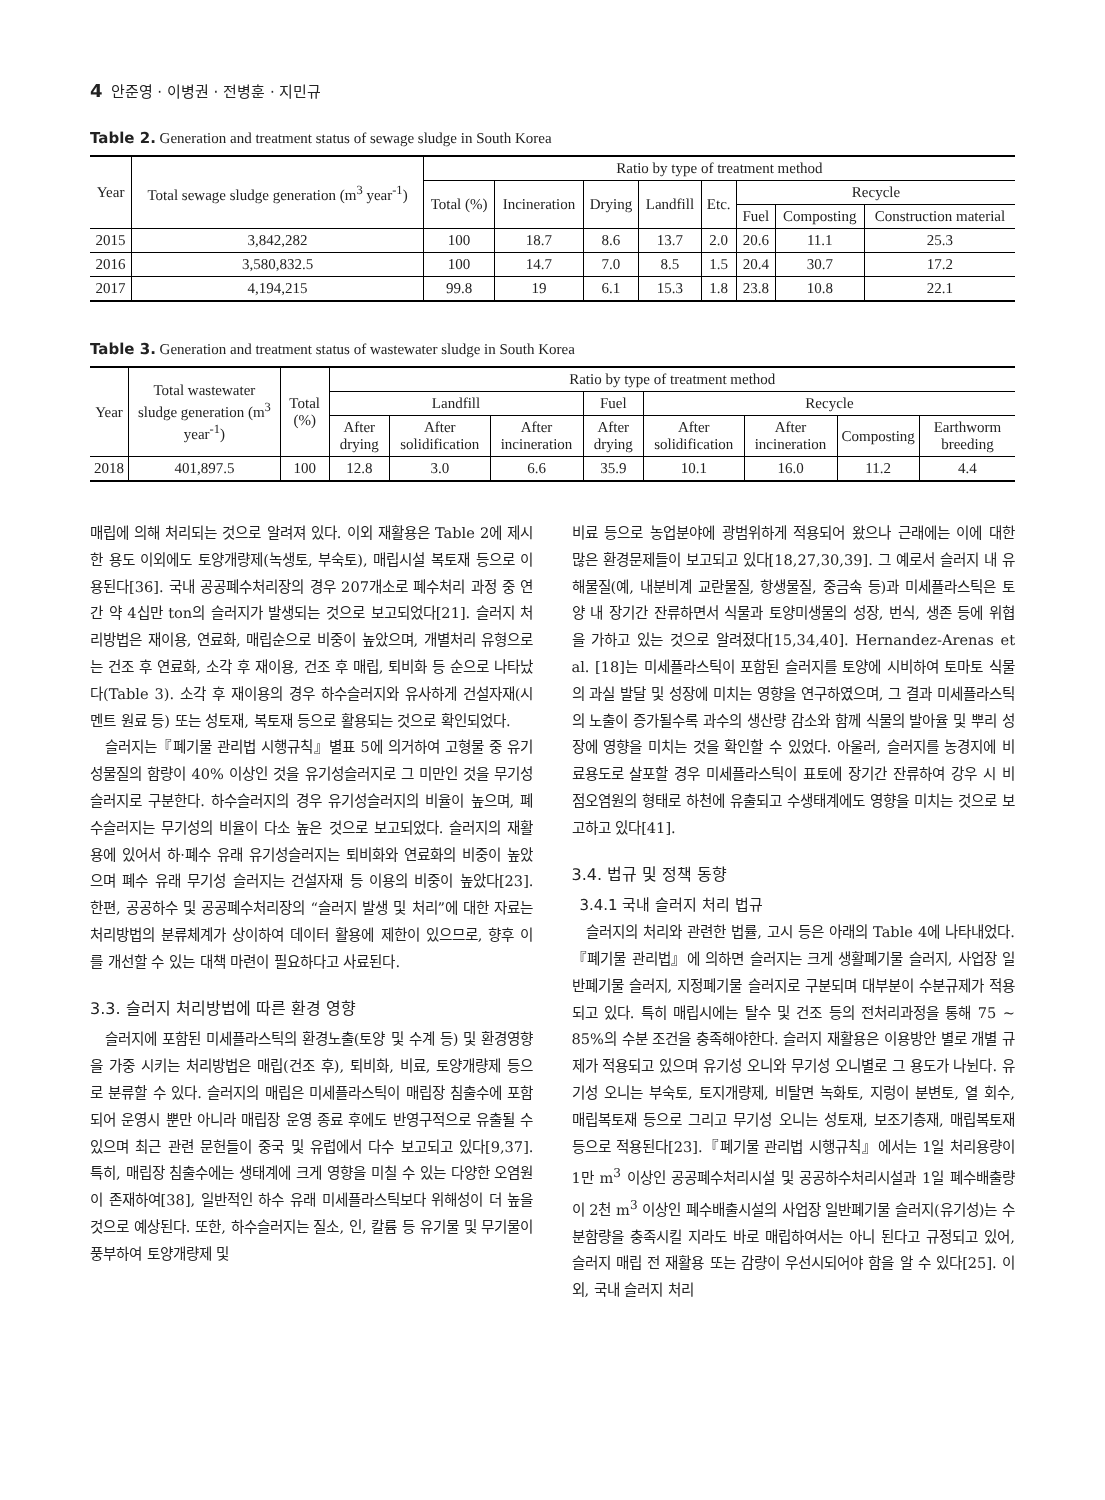4 안준영 · 이병권 · 전병훈 · 지민규
Table 2. Generation and treatment status of sewage sludge in South Korea
| Year | Total sewage sludge generation (m<sup>3</sup> year<sup>-1</sup>) | Ratio by type of treatment method | | | | | | | |
| --- | --- | --- | --- | --- | --- | --- | --- | --- | --- |
| | | Total (%) | Incineration | Drying | Landfill | Etc. | Recycle | | |
| | | | | | | | Fuel | Composting | Construction material |
| 2015 | 3,842,282 | 100 | 18.7 | 8.6 | 13.7 | 2.0 | 20.6 | 11.1 | 25.3 |
| 2016 | 3,580,832.5 | 100 | 14.7 | 7.0 | 8.5 | 1.5 | 20.4 | 30.7 | 17.2 |
| 2017 | 4,194,215 | 99.8 | 19 | 6.1 | 15.3 | 1.8 | 23.8 | 10.8 | 22.1 |
Table 3. Generation and treatment status of wastewater sludge in South Korea
| Year | Total wastewater sludge generation (m<sup>3</sup> year<sup>-1</sup>) | Total (%) | Ratio by type of treatment method | | | | | | | |
| --- | --- | --- | --- | --- | --- | --- | --- | --- | --- | --- |
| | | | Landfill | | | Fuel | Recycle | | | |
| | | | After drying | After solidification | After incineration | After drying | After solidification | After incineration | Composting | Earthworm breeding |
| 2018 | 401,897.5 | 100 | 12.8 | 3.0 | 6.6 | 35.9 | 10.1 | 16.0 | 11.2 | 4.4 |
매립에 의해 처리되는 것으로 알려져 있다. 이외 재활용은 Table 2에 제시한 용도 이외에도 토양개량제(녹생토, 부숙토), 매립시설 복토재 등으로 이용된다[36]. 국내 공공폐수처리장의 경우 207개소로 폐수처리 과정 중 연간 약 4십만 ton의 슬러지가 발생되는 것으로 보고되었다[21]. 슬러지 처리방법은 재이용, 연료화, 매립순으로 비중이 높았으며, 개별처리 유형으로는 건조 후 연료화, 소각 후 재이용, 건조 후 매립, 퇴비화 등 순으로 나타났다(Table 3). 소각 후 재이용의 경우 하수슬러지와 유사하게 건설자재(시멘트 원료 등) 또는 성토재, 복토재 등으로 활용되는 것으로 확인되었다.
슬러지는『폐기물 관리법 시행규칙』별표 5에 의거하여 고형물 중 유기성물질의 함량이 40% 이상인 것을 유기성슬러지로 그 미만인 것을 무기성슬러지로 구분한다. 하수슬러지의 경우 유기성슬러지의 비율이 높으며, 폐수슬러지는 무기성의 비율이 다소 높은 것으로 보고되었다. 슬러지의 재활용에 있어서 하·폐수 유래 유기성슬러지는 퇴비화와 연료화의 비중이 높았으며 폐수 유래 무기성 슬러지는 건설자재 등 이용의 비중이 높았다[23]. 한편, 공공하수 및 공공폐수처리장의 “슬러지 발생 및 처리”에 대한 자료는 처리방법의 분류체계가 상이하여 데이터 활용에 제한이 있으므로, 향후 이를 개선할 수 있는 대책 마련이 필요하다고 사료된다.
3.3. 슬러지 처리방법에 따른 환경 영향
슬러지에 포함된 미세플라스틱의 환경노출(토양 및 수계 등) 및 환경영향을 가중 시키는 처리방법은 매립(건조 후), 퇴비화, 비료, 토양개량제 등으로 분류할 수 있다. 슬러지의 매립은 미세플라스틱이 매립장 침출수에 포함되어 운영시 뿐만 아니라 매립장 운영 종료 후에도 반영구적으로 유출될 수 있으며 최근 관련 문헌들이 중국 및 유럽에서 다수 보고되고 있다[9,37]. 특히, 매립장 침출수에는 생태계에 크게 영향을 미칠 수 있는 다양한 오염원이 존재하여[38], 일반적인 하수 유래 미세플라스틱보다 위해성이 더 높을 것으로 예상된다. 또한, 하수슬러지는 질소, 인, 칼륨 등 유기물 및 무기물이 풍부하여 토양개량제 및
비료 등으로 농업분야에 광범위하게 적용되어 왔으나 근래에는 이에 대한 많은 환경문제들이 보고되고 있다[18,27,30,39]. 그 예로서 슬러지 내 유해물질(예, 내분비계 교란물질, 항생물질, 중금속 등)과 미세플라스틱은 토양 내 장기간 잔류하면서 식물과 토양미생물의 성장, 번식, 생존 등에 위협을 가하고 있는 것으로 알려졌다[15,34,40]. Hernandez-Arenas et al. [18]는 미세플라스틱이 포함된 슬러지를 토양에 시비하여 토마토 식물의 과실 발달 및 성장에 미치는 영향을 연구하였으며, 그 결과 미세플라스틱의 노출이 증가될수록 과수의 생산량 감소와 함께 식물의 발아율 및 뿌리 성장에 영향을 미치는 것을 확인할 수 있었다. 아울러, 슬러지를 농경지에 비료용도로 살포할 경우 미세플라스틱이 표토에 장기간 잔류하여 강우 시 비점오염원의 형태로 하천에 유출되고 수생태계에도 영향을 미치는 것으로 보고하고 있다[41].
3.4. 법규 및 정책 동향
3.4.1 국내 슬러지 처리 법규
슬러지의 처리와 관련한 법률, 고시 등은 아래의 Table 4에 나타내었다.『폐기물 관리법』에 의하면 슬러지는 크게 생활폐기물 슬러지, 사업장 일반폐기물 슬러지, 지정폐기물 슬러지로 구분되며 대부분이 수분규제가 적용되고 있다. 특히 매립시에는 탈수 및 건조 등의 전처리과정을 통해 75 ~ 85%의 수분 조건을 충족해야한다. 슬러지 재활용은 이용방안 별로 개별 규제가 적용되고 있으며 유기성 오니와 무기성 오니별로 그 용도가 나뉜다. 유기성 오니는 부숙토, 토지개량제, 비탈면 녹화토, 지렁이 분변토, 열 회수, 매립복토재 등으로 그리고 무기성 오니는 성토재, 보조기층재, 매립복토재 등으로 적용된다[23].『폐기물 관리법 시행규칙』에서는 1일 처리용량이 1만 m<sup>3</sup> 이상인 공공폐수처리시설 및 공공하수처리시설과 1일 폐수배출량이 2천 m<sup>3</sup> 이상인 폐수배출시설의 사업장 일반폐기물 슬러지(유기성)는 수분함량을 충족시킬 지라도 바로 매립하여서는 아니 된다고 규정되고 있어, 슬러지 매립 전 재활용 또는 감량이 우선시되어야 함을 알 수 있다[25]. 이외, 국내 슬러지 처리